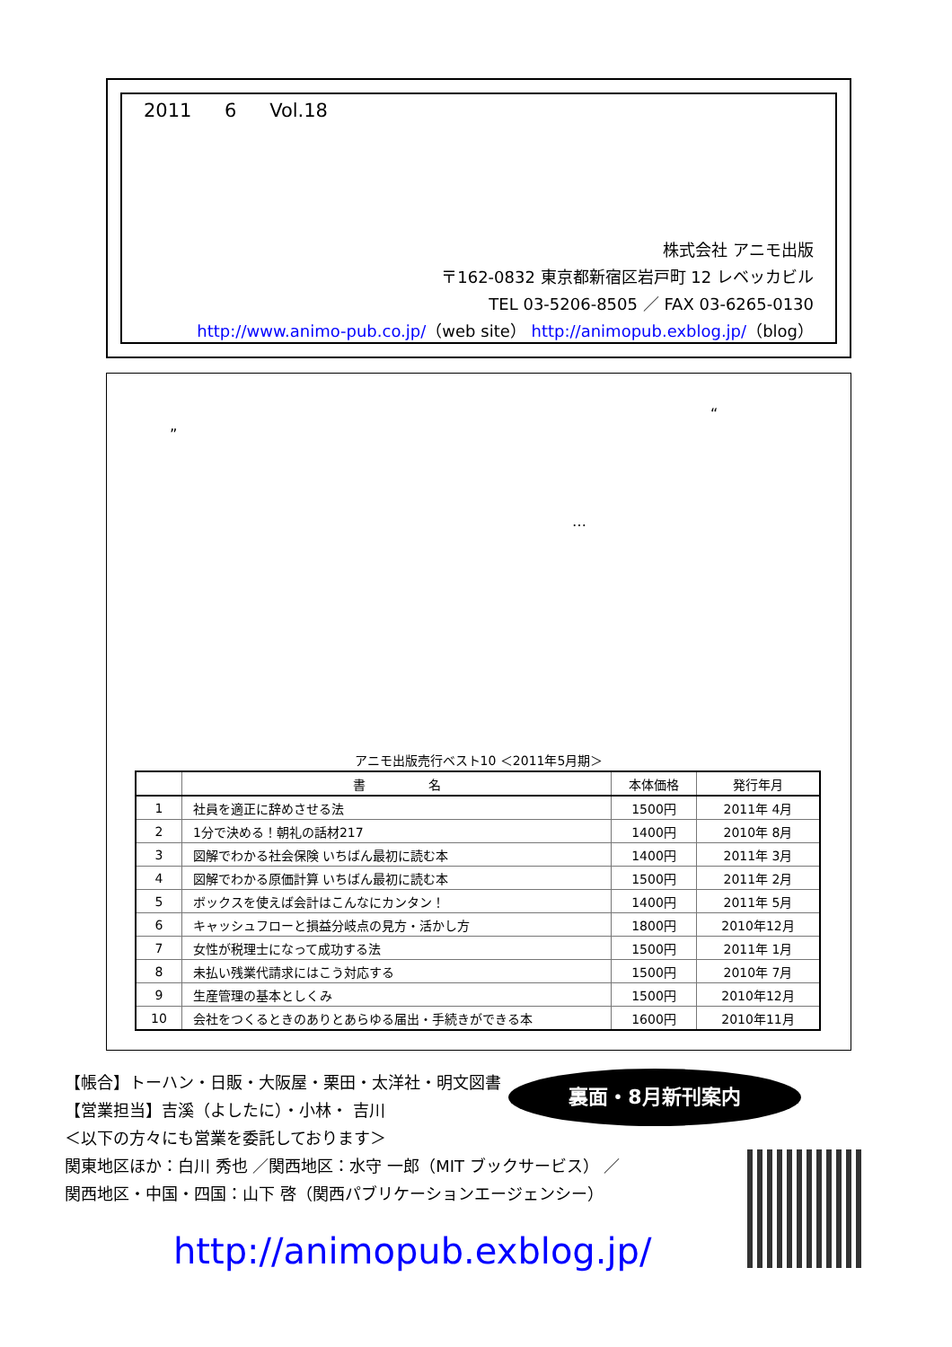2011 6 Vol.18
株式会社 アニモ出版
〒162-0832 東京都新宿区岩戸町 12 レベッカビル
TEL 03-5206-8505 ／ FAX 03-6265-0130
http://www.animo-pub.co.jp/（web site） http://animopub.exblog.jp/（blog）
“
”
…
アニモ出版売行ベスト10 ＜2011年5月期＞
| | 書 名 | 本体価格 | 発行年月 |
| --- | --- | --- | --- |
| 1 | 社員を適正に辞めさせる法 | 1500円 | 2011年 4月 |
| 2 | 1分で決める！朝礼の話材217 | 1400円 | 2010年 8月 |
| 3 | 図解でわかる社会保険 いちばん最初に読む本 | 1400円 | 2011年 3月 |
| 4 | 図解でわかる原価計算 いちばん最初に読む本 | 1500円 | 2011年 2月 |
| 5 | ボックスを使えば会計はこんなにカンタン！ | 1400円 | 2011年 5月 |
| 6 | キャッシュフローと損益分岐点の見方・活かし方 | 1800円 | 2010年12月 |
| 7 | 女性が税理士になって成功する法 | 1500円 | 2011年 1月 |
| 8 | 未払い残業代請求にはこう対応する | 1500円 | 2010年 7月 |
| 9 | 生産管理の基本としくみ | 1500円 | 2010年12月 |
| 10 | 会社をつくるときのありとあらゆる届出・手続きができる本 | 1600円 | 2010年11月 |
【帳合】トーハン・日販・大阪屋・栗田・太洋社・明文図書
【営業担当】吉溪（よしたに）・小林・ 吉川
＜以下の方々にも営業を委託しております＞
関東地区ほか：白川 秀也 ／関西地区：水守 一郎（MIT ブックサービス） ／
関西地区・中国・四国：山下 啓（関西パブリケーションエージェンシー）
裏面・8月新刊案内
http://animopub.exblog.jp/